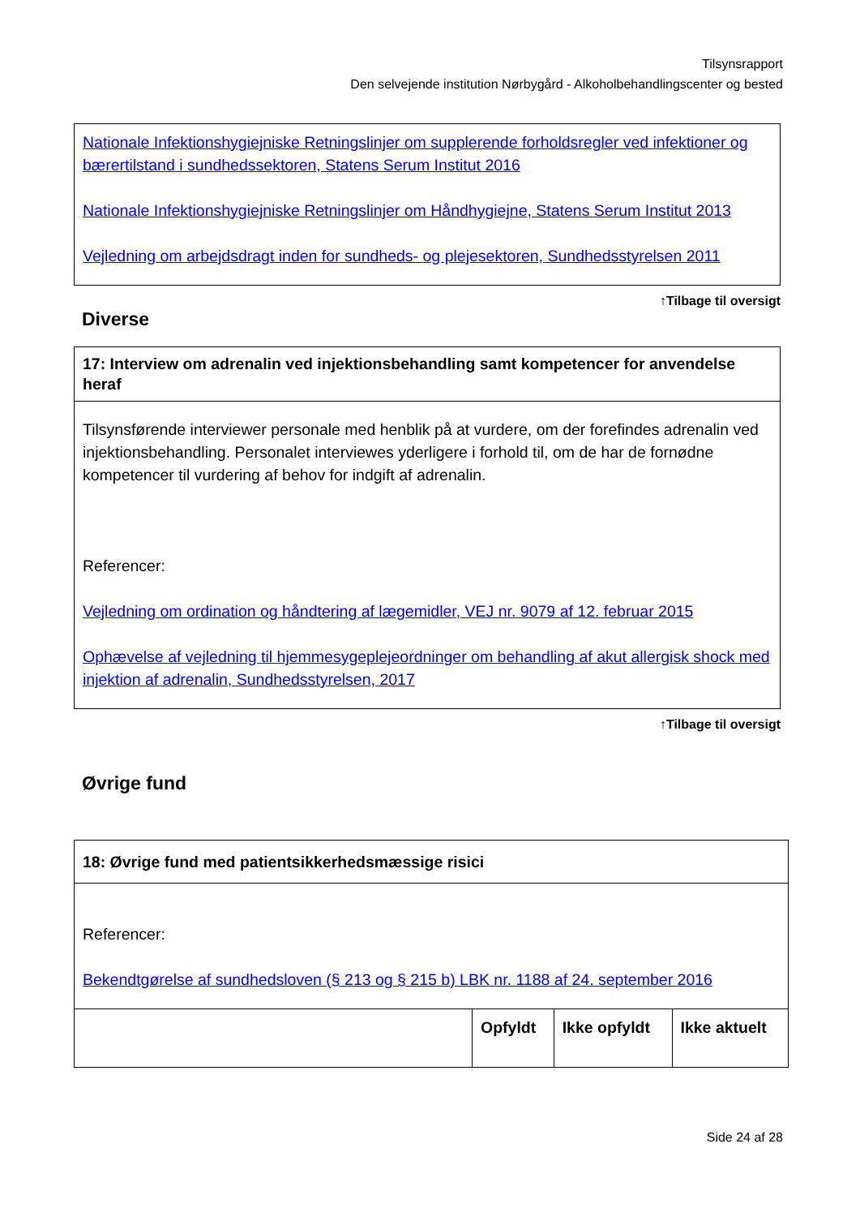Tilsynsrapport
Den selvejende institution Nørbygård - Alkoholbehandlingscenter og bested
| Nationale Infektionshygiejniske Retningslinjer om supplerende forholdsregler ved infektioner og bærertilstand i sundhedssektoren, Statens Serum Institut 2016 Nationale Infektionshygiejniske Retningslinjer om Håndhygiejne, Statens Serum Institut 2013 Vejledning om arbejdsdragt inden for sundheds- og plejesektoren, Sundhedsstyrelsen 2011 |
↑Tilbage til oversigt
Diverse
| 17: Interview om adrenalin ved injektionsbehandling samt kompetencer for anvendelse heraf |
| Tilsynsførende interviewer personale med henblik på at vurdere, om der forefindes adrenalin ved injektionsbehandling. Personalet interviewes yderligere i forhold til, om de har de fornødne kompetencer til vurdering af behov for indgift af adrenalin. Referencer: Vejledning om ordination og håndtering af lægemidler, VEJ nr. 9079 af 12. februar 2015 Ophævelse af vejledning til hjemmesygeplejeordninger om behandling af akut allergisk shock med injektion af adrenalin, Sundhedsstyrelsen, 2017 |
↑Tilbage til oversigt
Øvrige fund
| 18: Øvrige fund med patientsikkerhedsmæssige risici | | | |
| Referencer: Bekendtgørelse af sundhedsloven (§ 213 og § 215 b) LBK nr. 1188 af 24. september 2016 | | | |
| | Opfyldt | Ikke opfyldt | Ikke aktuelt |
Side 24 af 28